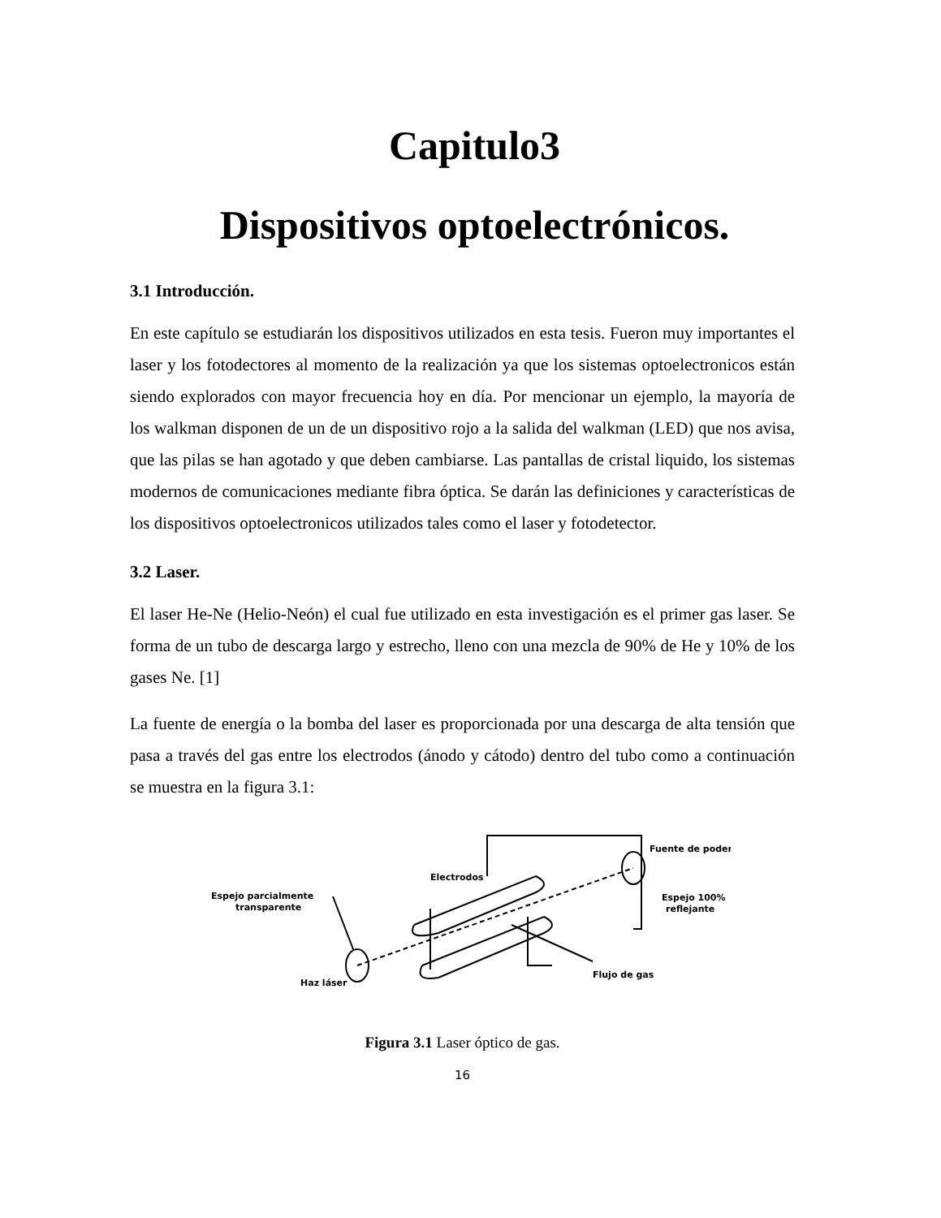Capitulo3
Dispositivos optoelectrónicos.
3.1 Introducción.
En este capítulo se estudiarán los dispositivos utilizados en esta tesis. Fueron muy importantes el laser y los fotodectores al momento de la realización ya que los sistemas optoelectronicos están siendo explorados con mayor frecuencia hoy en día. Por mencionar un ejemplo, la mayoría de los walkman disponen de un de un dispositivo rojo a la salida del walkman (LED) que nos avisa, que las pilas se han agotado y que deben cambiarse. Las pantallas de cristal liquido, los sistemas modernos de comunicaciones mediante fibra óptica. Se darán las definiciones y características de los dispositivos optoelectronicos utilizados tales como el laser y fotodetector.
3.2 Laser.
El laser He-Ne (Helio-Neón) el cual fue utilizado en esta investigación es el primer gas laser. Se forma de un tubo de descarga largo y estrecho, lleno con una mezcla de 90% de He y 10% de los gases Ne. [1]
La fuente de energía o la bomba del laser es proporcionada por una descarga de alta tensión que pasa a través del gas entre los electrodos (ánodo y cátodo) dentro del tubo como a continuación se muestra en la figura 3.1:
Electrodos
Espejo parcialmente
transparente
Fuente de poder
Espejo 100%
reflejante
Haz láser
Flujo de gas
Figura 3.1 Laser óptico de gas.
16